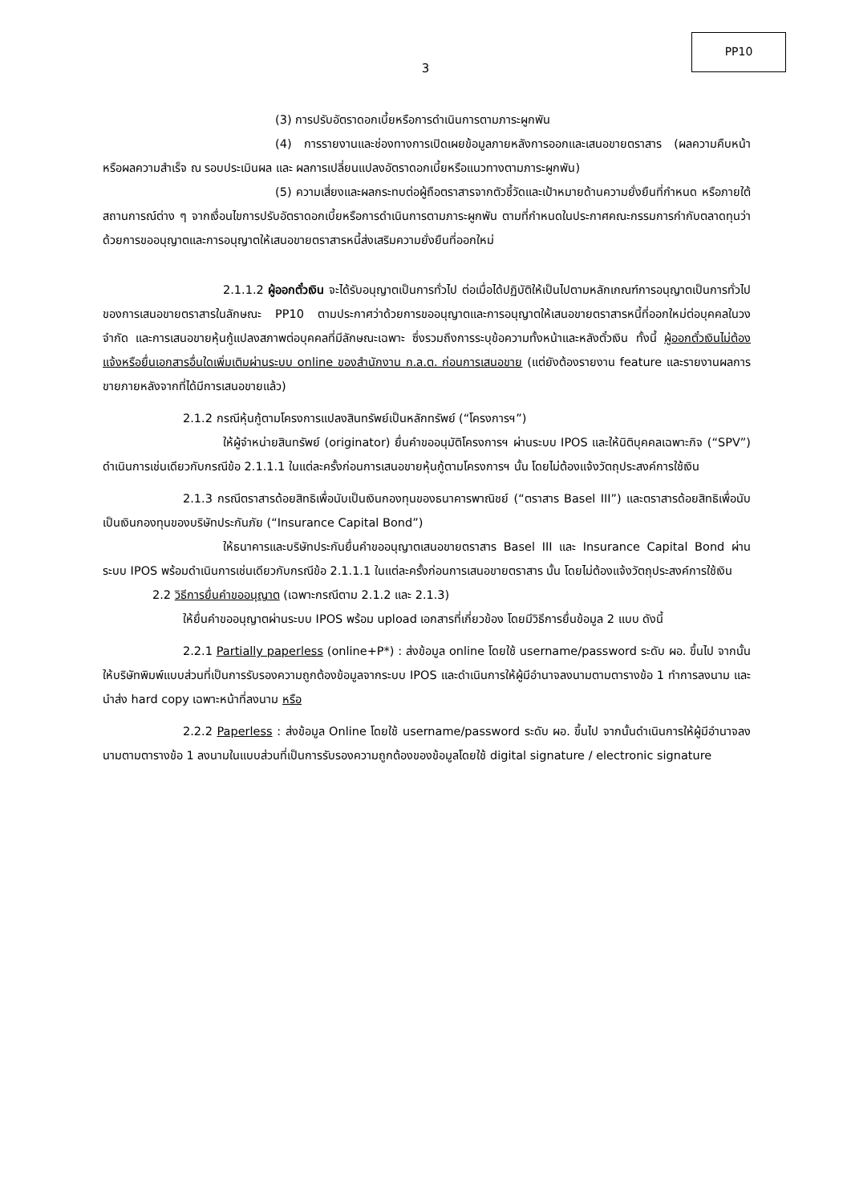PP10
3
(3) การปรับอัตราดอกเบี้ยหรือการดำเนินการตามภาระผูกพัน
(4) การรายงานและช่องทางการเปิดเผยข้อมูลภายหลังการออกและเสนอขายตราสาร (ผลความคืบหน้าหรือผลความสำเร็จ ณ รอบประเมินผล และ ผลการเปลี่ยนแปลงอัตราดอกเบี้ยหรือแนวทางตามภาระผูกพัน)
(5) ความเสี่ยงและผลกระทบต่อผู้ถือตราสารจากตัวชี้วัดและเป้าหมายด้านความยั่งยืนที่กำหนด หรือภายใต้สถานการณ์ต่าง ๆ จากเงื่อนไขการปรับอัตราดอกเบี้ยหรือการดำเนินการตามภาระผูกพัน ตามที่กำหนดในประกาศคณะกรรมการกำกับตลาดทุนว่าด้วยการขออนุญาตและการอนุญาตให้เสนอขายตราสารหนี้ส่งเสริมความยั่งยืนที่ออกใหม่
2.1.1.2 ผู้ออกตั๋วเงิน จะได้รับอนุญาตเป็นการทั่วไป ต่อเมื่อได้ปฏิบัติให้เป็นไปตามหลักเกณฑ์การอนุญาตเป็นการทั่วไปของการเสนอขายตราสารในลักษณะ PP10 ตามประกาศว่าด้วยการขออนุญาตและการอนุญาตให้เสนอขายตราสารหนี้ที่ออกใหม่ต่อบุคคลในวงจำกัด และการเสนอขายหุ้นกู้แปลงสภาพต่อบุคคลที่มีลักษณะเฉพาะ ซึ่งรวมถึงการระบุข้อความทั้งหน้าและหลังตั๋วเงิน ทั้งนี้ ผู้ออกตั๋วเงินไม่ต้องแจ้งหรือยื่นเอกสารอื่นใดเพิ่มเติมผ่านระบบ online ของสำนักงาน ก.ล.ต. ก่อนการเสนอขาย (แต่ยังต้องรายงาน feature และรายงานผลการขายภายหลังจากที่ได้มีการเสนอขายแล้ว)
2.1.2 กรณีหุ้นกู้ตามโครงการแปลงสินทรัพย์เป็นหลักทรัพย์ (“โครงการฯ”)
ให้ผู้จำหน่ายสินทรัพย์ (originator) ยื่นคำขออนุมัติโครงการฯ ผ่านระบบ IPOS และให้นิติบุคคลเฉพาะกิจ (“SPV”) ดำเนินการเช่นเดียวกับกรณีข้อ 2.1.1.1 ในแต่ละครั้งก่อนการเสนอขายหุ้นกู้ตามโครงการฯ นั้น โดยไม่ต้องแจ้งวัตถุประสงค์การใช้เงิน
2.1.3 กรณีตราสารด้อยสิทธิเพื่อนับเป็นเงินกองทุนของธนาคารพาณิชย์ (“ตราสาร Basel III”) และตราสารด้อยสิทธิเพื่อนับเป็นเงินกองทุนของบริษัทประกันภัย (“Insurance Capital Bond”)
ให้ธนาคารและบริษัทประกันยื่นคำขออนุญาตเสนอขายตราสาร Basel III และ Insurance Capital Bond ผ่านระบบ IPOS พร้อมดำเนินการเช่นเดียวกับกรณีข้อ 2.1.1.1 ในแต่ละครั้งก่อนการเสนอขายตราสาร นั้น โดยไม่ต้องแจ้งวัตถุประสงค์การใช้เงิน
2.2 วิธีการยื่นคำขออนุญาต (เฉพาะกรณีตาม 2.1.2 และ 2.1.3)
ให้ยื่นคำขออนุญาตผ่านระบบ IPOS พร้อม upload เอกสารที่เกี่ยวข้อง โดยมีวิธีการยื่นข้อมูล 2 แบบ ดังนี้
2.2.1 Partially paperless (online+P*) : ส่งข้อมูล online โดยใช้ username/password ระดับ ผอ. ขึ้นไป จากนั้นให้บริษัทพิมพ์แบบส่วนที่เป็นการรับรองความถูกต้องข้อมูลจากระบบ IPOS และดำเนินการให้ผู้มีอำนาจลงนามตามตารางข้อ 1 ทำการลงนาม และนำส่ง hard copy เฉพาะหน้าที่ลงนาม หรือ
2.2.2 Paperless : ส่งข้อมูล Online โดยใช้ username/password ระดับ ผอ. ขึ้นไป จากนั้นดำเนินการให้ผู้มีอำนาจลงนามตามตารางข้อ 1 ลงนามในแบบส่วนที่เป็นการรับรองความถูกต้องของข้อมูลโดยใช้ digital signature / electronic signature